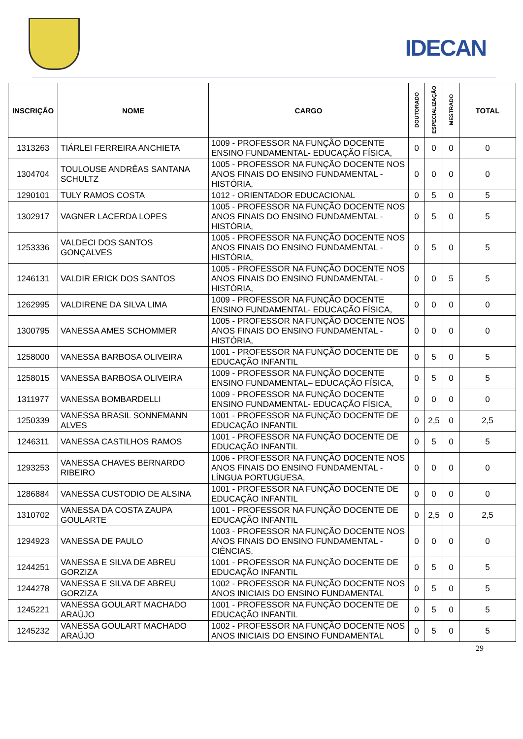IDECAN
| INSCRIÇÃO | NOME | CARGO | DOUTORADO | ESPECIALIZAÇÃO | MESTRADO | TOTAL |
| --- | --- | --- | --- | --- | --- | --- |
| 1313263 | TIÁRLEI FERREIRA ANCHIETA | 1009 - PROFESSOR NA FUNÇÃO DOCENTE ENSINO FUNDAMENTAL- EDUCAÇÃO FÍSICA, | 0 | 0 | 0 | 0 |
| 1304704 | TOULOUSE ANDRÊAS SANTANA SCHULTZ | 1005 - PROFESSOR NA FUNÇÃO DOCENTE NOS ANOS FINAIS DO ENSINO FUNDAMENTAL - HISTÓRIA, | 0 | 0 | 0 | 0 |
| 1290101 | TULY RAMOS COSTA | 1012 - ORIENTADOR EDUCACIONAL | 0 | 5 | 0 | 5 |
| 1302917 | VAGNER LACERDA LOPES | 1005 - PROFESSOR NA FUNÇÃO DOCENTE NOS ANOS FINAIS DO ENSINO FUNDAMENTAL - HISTÓRIA, | 0 | 5 | 0 | 5 |
| 1253336 | VALDECI DOS SANTOS GONÇALVES | 1005 - PROFESSOR NA FUNÇÃO DOCENTE NOS ANOS FINAIS DO ENSINO FUNDAMENTAL - HISTÓRIA, | 0 | 5 | 0 | 5 |
| 1246131 | VALDIR ERICK DOS SANTOS | 1005 - PROFESSOR NA FUNÇÃO DOCENTE NOS ANOS FINAIS DO ENSINO FUNDAMENTAL - HISTÓRIA, | 0 | 0 | 5 | 5 |
| 1262995 | VALDIRENE DA SILVA LIMA | 1009 - PROFESSOR NA FUNÇÃO DOCENTE ENSINO FUNDAMENTAL- EDUCAÇÃO FÍSICA, | 0 | 0 | 0 | 0 |
| 1300795 | VANESSA AMES SCHOMMER | 1005 - PROFESSOR NA FUNÇÃO DOCENTE NOS ANOS FINAIS DO ENSINO FUNDAMENTAL - HISTÓRIA, | 0 | 0 | 0 | 0 |
| 1258000 | VANESSA BARBOSA OLIVEIRA | 1001 - PROFESSOR NA FUNÇÃO DOCENTE DE EDUCAÇÃO INFANTIL | 0 | 5 | 0 | 5 |
| 1258015 | VANESSA BARBOSA OLIVEIRA | 1009 - PROFESSOR NA FUNÇÃO DOCENTE ENSINO FUNDAMENTAL– EDUCAÇÃO FÍSICA, | 0 | 5 | 0 | 5 |
| 1311977 | VANESSA BOMBARDELLI | 1009 - PROFESSOR NA FUNÇÃO DOCENTE ENSINO FUNDAMENTAL- EDUCAÇÃO FÍSICA, | 0 | 0 | 0 | 0 |
| 1250339 | VANESSA BRASIL SONNEMANN ALVES | 1001 - PROFESSOR NA FUNÇÃO DOCENTE DE EDUCAÇÃO INFANTIL | 0 | 2,5 | 0 | 2,5 |
| 1246311 | VANESSA CASTILHOS RAMOS | 1001 - PROFESSOR NA FUNÇÃO DOCENTE DE EDUCAÇÃO INFANTIL | 0 | 5 | 0 | 5 |
| 1293253 | VANESSA CHAVES BERNARDO RIBEIRO | 1006 - PROFESSOR NA FUNÇÃO DOCENTE NOS ANOS FINAIS DO ENSINO FUNDAMENTAL - LÍNGUA PORTUGUESA, | 0 | 0 | 0 | 0 |
| 1286884 | VANESSA CUSTODIO DE ALSINA | 1001 - PROFESSOR NA FUNÇÃO DOCENTE DE EDUCAÇÃO INFANTIL | 0 | 0 | 0 | 0 |
| 1310702 | VANESSA DA COSTA ZAUPA GOULARTE | 1001 - PROFESSOR NA FUNÇÃO DOCENTE DE EDUCAÇÃO INFANTIL | 0 | 2,5 | 0 | 2,5 |
| 1294923 | VANESSA DE PAULO | 1003 - PROFESSOR NA FUNÇÃO DOCENTE NOS ANOS FINAIS DO ENSINO FUNDAMENTAL - CIÊNCIAS, | 0 | 0 | 0 | 0 |
| 1244251 | VANESSA E SILVA DE ABREU GORZIZA | 1001 - PROFESSOR NA FUNÇÃO DOCENTE DE EDUCAÇÃO INFANTIL | 0 | 5 | 0 | 5 |
| 1244278 | VANESSA E SILVA DE ABREU GORZIZA | 1002 - PROFESSOR NA FUNÇÃO DOCENTE NOS ANOS INICIAIS DO ENSINO FUNDAMENTAL | 0 | 5 | 0 | 5 |
| 1245221 | VANESSA GOULART MACHADO ARAÚJO | 1001 - PROFESSOR NA FUNÇÃO DOCENTE DE EDUCAÇÃO INFANTIL | 0 | 5 | 0 | 5 |
| 1245232 | VANESSA GOULART MACHADO ARAÚJO | 1002 - PROFESSOR NA FUNÇÃO DOCENTE NOS ANOS INICIAIS DO ENSINO FUNDAMENTAL | 0 | 5 | 0 | 5 |
29